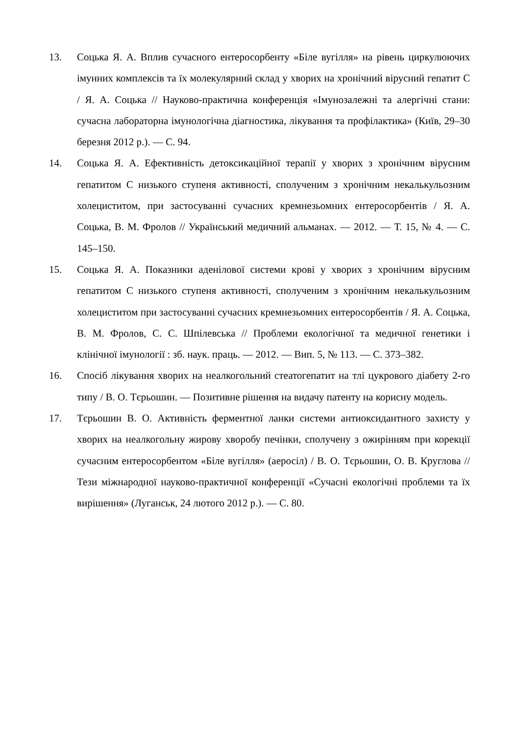13. Соцька Я. А. Вплив сучасного ентеросорбенту «Біле вугілля» на рівень циркулюючих імунних комплексів та їх молекулярний склад у хворих на хронічний вірусний гепатит С / Я. А. Соцька // Науково-практична конференція «Імунозалежні та алергічні стани: сучасна лабораторна імунологічна діагностика, лікування та профілактика» (Київ, 29–30 березня 2012 р.). — С. 94.
14. Соцька Я. А. Ефективність детоксикаційної терапії у хворих з хронічним вірусним гепатитом С низького ступеня активності, сполученим з хронічним некалькульозним холециститом, при застосуванні сучасних кремнезьомних ентеросорбентів / Я. А. Соцька, В. М. Фролов // Український медичний альманах. — 2012. — Т. 15, № 4. — С. 145–150.
15. Соцька Я. А. Показники аденілової системи крові у хворих з хронічним вірусним гепатитом С низького ступеня активності, сполученим з хронічним некалькульозним холециститом при застосуванні сучасних кремнезьомних ентеросорбентів / Я. А. Соцька, В. М. Фролов, С. С. Шпілевська // Проблеми екологічної та медичної генетики і клінічної імунології : зб. наук. праць. — 2012. — Вип. 5, № 113. — С. 373–382.
16. Спосіб лікування хворих на неалкогольний стеатогепатит на тлі цукрового діабету 2-го типу / В. О. Тєрьошин. — Позитивне рішення на видачу патенту на корисну модель.
17. Тєрьошин В. О. Активність ферментної ланки системи антиоксидантного захисту у хворих на неалкогольну жирову хворобу печінки, сполучену з ожирінням при корекції сучасним ентеросорбентом «Біле вугілля» (аеросіл) / В. О. Тєрьошин, О. В. Круглова // Тези міжнародної науково-практичної конференції «Сучасні екологічні проблеми та їх вирішення» (Луганськ, 24 лютого 2012 р.). — С. 80.